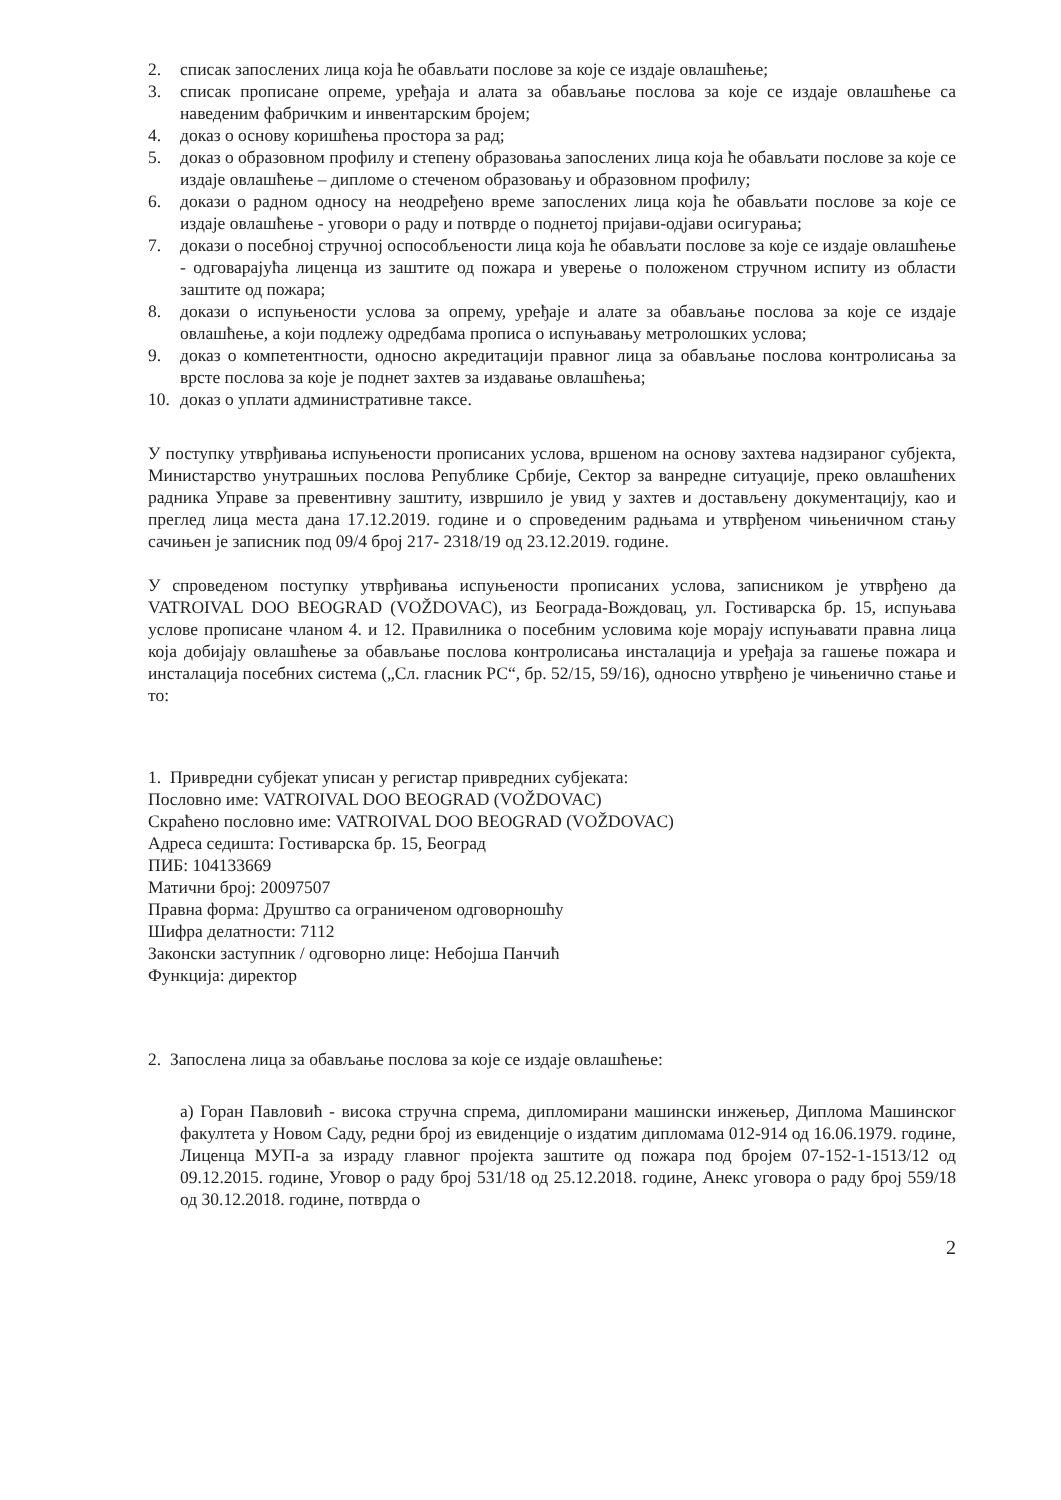2. списак запослених лица која ће обављати послове за које се издаје овлашћење;
3. списак прописане опреме, уређаја и алата за обављање послова за које се издаје овлашћење са наведеним фабричким и инвентарским бројем;
4. доказ о основу коришћења простора за рад;
5. доказ о образовном профилу и степену образовања запослених лица која ће обављати послове за које се издаје овлашћење – дипломе о стеченом образовању и образовном профилу;
6. докази о радном односу на неодређено време запослених лица која ће обављати послове за које се издаје овлашћење - уговори о раду и потврде о поднетој пријави-одјави осигурања;
7. докази о посебној стручној оспособљености лица која ће обављати послове за које се издаје овлашћење - одговарајућа лиценца из заштите од пожара и уверење о положеном стручном испиту из области заштите од пожара;
8. докази о испуњености услова за опрему, уређаје и алате за обављање послова за које се издаје овлашћење, а који подлежу одредбама прописа о испуњавању метролошких услова;
9. доказ о компетентности, односно акредитацији правног лица за обављање послова контролисања за врсте послова за које је поднет захтев за издавање овлашћења;
10. доказ о уплати административне таксе.
У поступку утврђивања испуњености прописаних услова, вршеном на основу захтева надзираног субјекта, Министарство унутрашњих послова Републике Србије, Сектор за ванредне ситуације, преко овлашћених радника Управе за превентивну заштиту, извршило је увид у захтев и достављену документацију, као и преглед лица места дана 17.12.2019. године и о спроведеним радњама и утврђеном чињеничном стању сачињен је записник под 09/4 број 217- 2318/19 од 23.12.2019. године.
У спроведеном поступку утврђивања испуњености прописаних услова, записником је утврђено да VATROIVAL DOO BEOGRAD (VOŽDOVAC), из Београда-Вождовац, ул. Гостиварска бр. 15, испуњава услове прописане чланом 4. и 12. Правилника о посебним условима које морају испуњавати правна лица која добијају овлашћење за обављање послова контролисања инсталација и уређаја за гашење пожара и инсталација посебних система („Сл. гласник РС“, бр. 52/15, 59/16), односно утврђено је чињенично стање и то:
1. Привредни субјекат уписан у регистар привредних субјеката:
Пословно име: VATROIVAL DOO BEOGRAD (VOŽDOVAC)
Скраћено пословно име: VATROIVAL DOO BEOGRAD (VOŽDOVAC)
Адреса седишта: Гостиварска бр. 15, Београд
ПИБ: 104133669
Матични број: 20097507
Правна форма: Друштво са ограниченом одговорношћу
Шифра делатности: 7112
Законски заступник / одговорно лице: Небојша Панчић
Функција: директор
2. Запослена лица за обављање послова за које се издаје овлашћење:
а) Горан Павловић - висока стручна спрема, дипломирани машински инжењер, Диплома Машинског факултета у Новом Саду, редни број из евиденције о издатим дипломама 012-914 од 16.06.1979. године, Лиценца МУП-а за израду главног пројекта заштите од пожара под бројем 07-152-1-1513/12 од 09.12.2015. године, Уговор о раду број 531/18 од 25.12.2018. године, Анекс уговора о раду број 559/18 од 30.12.2018. године, потврда о
2